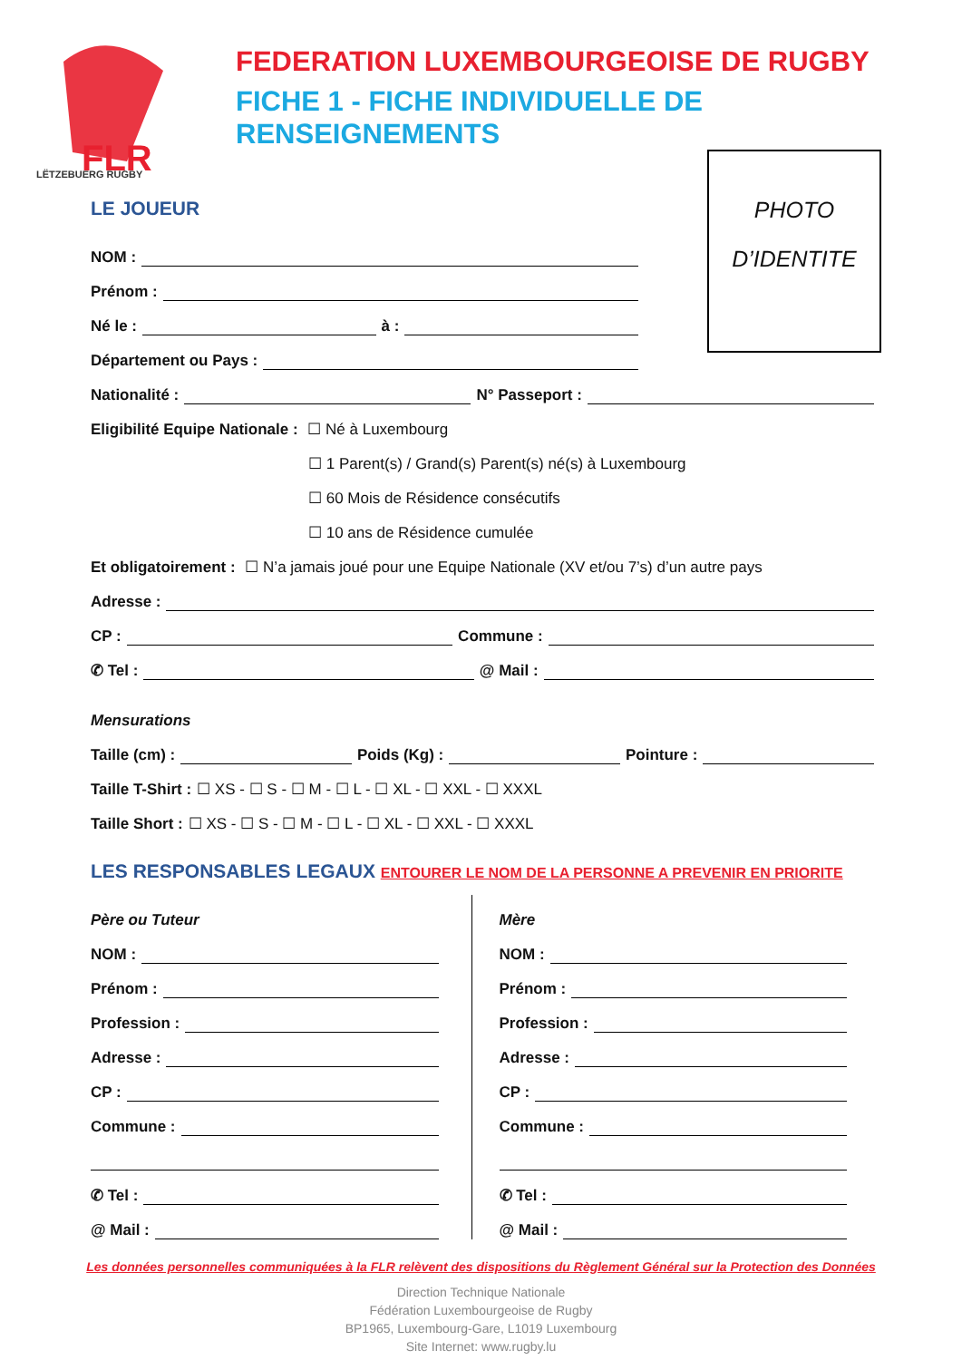FLR
LËTZEBUERG RUGBY
FEDERATION LUXEMBOURGEOISE DE RUGBY
FICHE 1 - FICHE INDIVIDUELLE DE RENSEIGNEMENTS
PHOTO
D’IDENTITE
LE JOUEUR
NOM :
Prénom :
Né le : à :
Département ou Pays :
Nationalité : N° Passeport :
Eligibilité Equipe Nationale : ☐ Né à Luxembourg
☐ 1 Parent(s) / Grand(s) Parent(s) né(s) à Luxembourg
☐ 60 Mois de Résidence consécutifs
☐ 10 ans de Résidence cumulée
Et obligatoirement : ☐ N’a jamais joué pour une Equipe Nationale (XV et/ou 7’s) d’un autre pays
Adresse :
CP : Commune :
✆ Tel : @ Mail :
Mensurations
Taille (cm) : Poids (Kg) : Pointure :
Taille T-Shirt : ☐ XS - ☐ S - ☐ M - ☐ L - ☐ XL - ☐ XXL - ☐ XXXL
Taille Short : ☐ XS - ☐ S - ☐ M - ☐ L - ☐ XL - ☐ XXL - ☐ XXXL
LES RESPONSABLES LEGAUX ENTOURER LE NOM DE LA PERSONNE A PREVENIR EN PRIORITE
Père ou Tuteur
NOM :
Prénom :
Profession :
Adresse :
CP :
Commune :
✆ Tel :
@ Mail :
Mère
NOM :
Prénom :
Profession :
Adresse :
CP :
Commune :
✆ Tel :
@ Mail :
Les données personnelles communiquées à la FLR relèvent des dispositions du Règlement Général sur la Protection des Données
Direction Technique Nationale
Fédération Luxembourgeoise de Rugby
BP1965, Luxembourg-Gare, L1019 Luxembourg
Site Internet: www.rugby.lu